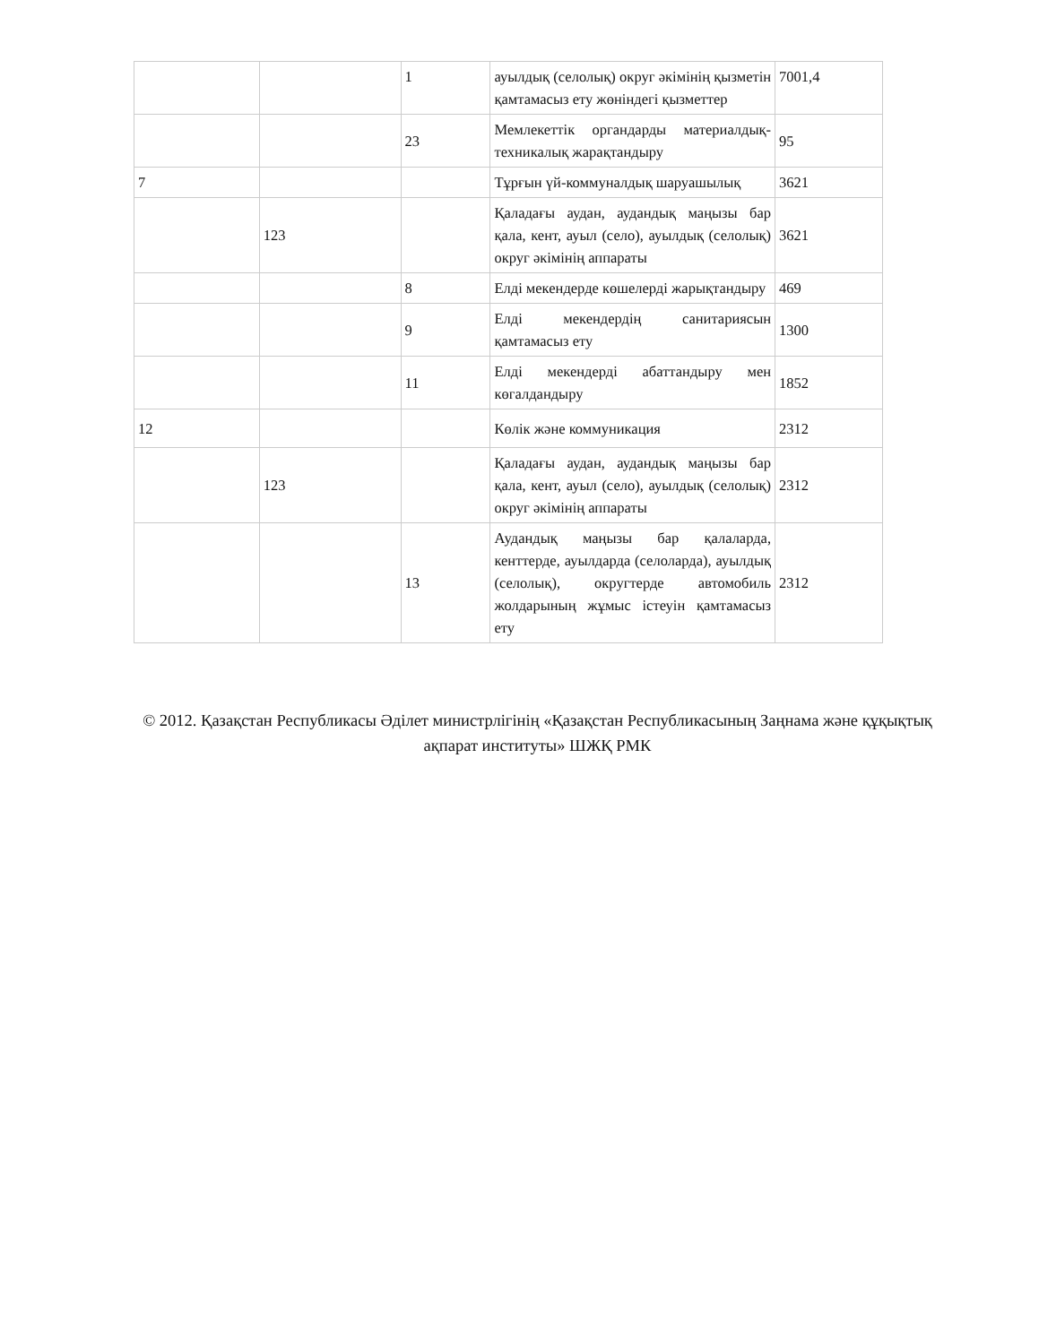| | | 1 | ауылдық (селолық) округ әкімінің қызметін қамтамасыз ету жөніндегі қызметтер | 7001,4 |
| | | 23 | Мемлекеттік органдарды материалдық-техникалық жарақтандыру | 95 |
| 7 | | | Тұрғын үй-коммуналдық шаруашылық | 3621 |
| | 123 | | Қаладағы аудан, аудандық маңызы бар қала, кент, ауыл (село), ауылдық (селолық) округ әкімінің аппараты | 3621 |
| | | 8 | Елді мекендерде көшелерді жарықтандыру | 469 |
| | | 9 | Елді мекендердің санитариясын қамтамасыз ету | 1300 |
| | | 11 | Елді мекендерді абаттандыру мен көгалдандыру | 1852 |
| 12 | | | Көлік және коммуникация | 2312 |
| | 123 | | Қаладағы аудан, аудандық маңызы бар қала, кент, ауыл (село), ауылдық (селолық) округ әкімінің аппараты | 2312 |
| | | 13 | Аудандық маңызы бар қалаларда, кенттерде, ауылдарда (селоларда), ауылдық (селолық), округтерде автомобиль жолдарының жұмыс істеуін қамтамасыз ету | 2312 |
© 2012. Қазақстан Республикасы Әділет министрлігінің «Қазақстан Республикасының Заңнама және құқықтық ақпарат институты» ШЖҚ РМК